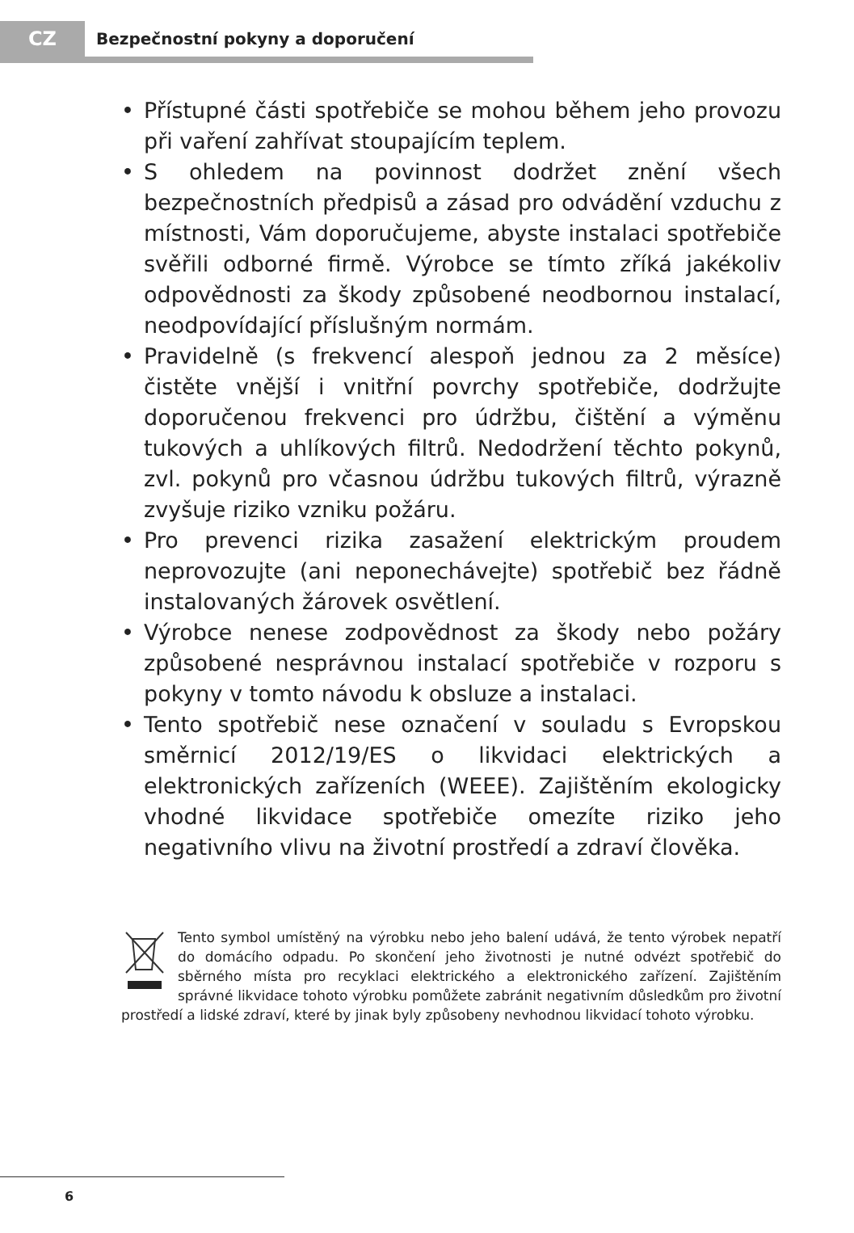CZ
Bezpečnostní pokyny a doporučení
• Přístupné části spotřebiče se mohou během jeho provozu při vaření zahřívat stoupajícím teplem.
• S ohledem na povinnost dodržet znění všech bezpečnostních předpisů a zásad pro odvádění vzduchu z místnosti, Vám doporučujeme, abyste instalaci spotřebiče svěřili odborné firmě. Výrobce se tímto zříká jakékoliv odpovědnosti za škody způsobené neodbornou instalací, neodpovídající příslušným normám.
• Pravidelně (s frekvencí alespoň jednou za 2 měsíce) čistěte vnější i vnitřní povrchy spotřebiče, dodržujte doporučenou frekvenci pro údržbu, čištění a výměnu tukových a uhlíkových filtrů. Nedodržení těchto pokynů, zvl. pokynů pro včasnou údržbu tukových filtrů, výrazně zvyšuje riziko vzniku požáru.
• Pro prevenci rizika zasažení elektrickým proudem neprovozujte (ani neponechávejte) spotřebič bez řádně instalovaných žárovek osvětlení.
• Výrobce nenese zodpovědnost za škody nebo požáry způsobené nesprávnou instalací spotřebiče v rozporu s pokyny v tomto návodu k obsluze a instalaci.
• Tento spotřebič nese označení v souladu s Evropskou směrnicí 2012/19/ES o likvidaci elektrických a elektronických zařízeních (WEEE). Zajištěním ekologicky vhodné likvidace spotřebiče omezíte riziko jeho negativního vlivu na životní prostředí a zdraví člověka.
Tento symbol umístěný na výrobku nebo jeho balení udává, že tento výrobek nepatří do domácího odpadu. Po skončení jeho životnosti je nutné odvézt spotřebič do sběrného místa pro recyklaci elektrického a elektronického zařízení. Zajištěním správné likvidace tohoto výrobku pomůžete zabránit negativním důsledkům pro životní prostředí a lidské zdraví, které by jinak byly způsobeny nevhodnou likvidací tohoto výrobku.
6